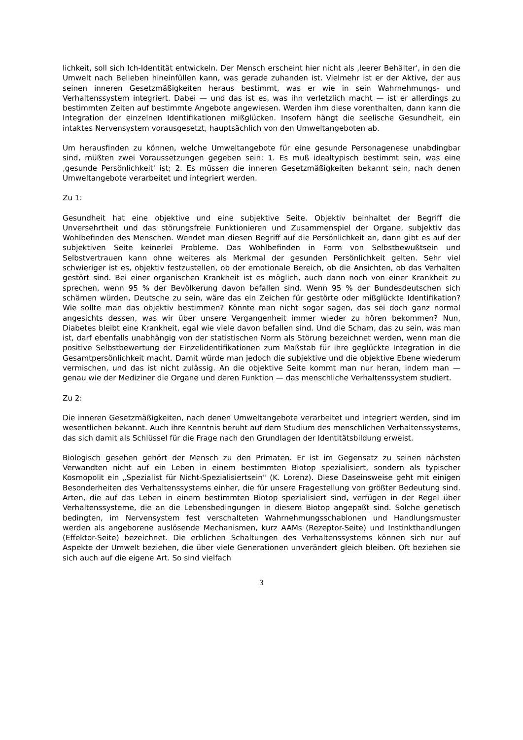lichkeit, soll sich Ich-Identität entwickeln. Der Mensch erscheint hier nicht als ‚leerer Behälter', in den die Umwelt nach Belieben hineinfüllen kann, was gerade zuhanden ist. Vielmehr ist er der Aktive, der aus seinen inneren Gesetzmäßigkeiten heraus bestimmt, was er wie in sein Wahrnehmungs- und Verhaltenssystem integriert. Dabei — und das ist es, was ihn verletzlich macht — ist er allerdings zu bestimmten Zeiten auf bestimmte Angebote angewiesen. Werden ihm diese vorenthalten, dann kann die Integration der einzelnen Identifikationen mißglücken. Insofern hängt die seelische Gesundheit, ein intaktes Nervensystem vorausgesetzt, hauptsächlich von den Umweltangeboten ab.
Um herausfinden zu können, welche Umweltangebote für eine gesunde Personagenese unabdingbar sind, müßten zwei Voraussetzungen gegeben sein: 1. Es muß idealtypisch bestimmt sein, was eine ‚gesunde Persönlichkeit' ist; 2. Es müssen die inneren Gesetzmäßigkeiten bekannt sein, nach denen Umweltangebote verarbeitet und integriert werden.
Zu 1:
Gesundheit hat eine objektive und eine subjektive Seite. Objektiv beinhaltet der Begriff die Unversehrtheit und das störungsfreie Funktionieren und Zusammenspiel der Organe, subjektiv das Wohlbefinden des Menschen. Wendet man diesen Begriff auf die Persönlichkeit an, dann gibt es auf der subjektiven Seite keinerlei Probleme. Das Wohlbefinden in Form von Selbstbewußtsein und Selbstvertrauen kann ohne weiteres als Merkmal der gesunden Persönlichkeit gelten. Sehr viel schwieriger ist es, objektiv festzustellen, ob der emotionale Bereich, ob die Ansichten, ob das Verhalten gestört sind. Bei einer organischen Krankheit ist es möglich, auch dann noch von einer Krankheit zu sprechen, wenn 95 % der Bevölkerung davon befallen sind. Wenn 95 % der Bundesdeutschen sich schämen würden, Deutsche zu sein, wäre das ein Zeichen für gestörte oder mißglückte Identifikation? Wie sollte man das objektiv bestimmen? Könnte man nicht sogar sagen, das sei doch ganz normal angesichts dessen, was wir über unsere Vergangenheit immer wieder zu hören bekommen? Nun, Diabetes bleibt eine Krankheit, egal wie viele davon befallen sind. Und die Scham, das zu sein, was man ist, darf ebenfalls unabhängig von der statistischen Norm als Störung bezeichnet werden, wenn man die positive Selbstbewertung der Einzelidentifikationen zum Maßstab für ihre geglückte Integration in die Gesamtpersönlichkeit macht. Damit würde man jedoch die subjektive und die objektive Ebene wiederum vermischen, und das ist nicht zulässig. An die objektive Seite kommt man nur heran, indem man — genau wie der Mediziner die Organe und deren Funktion — das menschliche Verhaltenssystem studiert.
Zu 2:
Die inneren Gesetzmäßigkeiten, nach denen Umweltangebote verarbeitet und integriert werden, sind im wesentlichen bekannt. Auch ihre Kenntnis beruht auf dem Studium des menschlichen Verhaltenssystems, das sich damit als Schlüssel für die Frage nach den Grundlagen der Identitätsbildung erweist.
Biologisch gesehen gehört der Mensch zu den Primaten. Er ist im Gegensatz zu seinen nächsten Verwandten nicht auf ein Leben in einem bestimmten Biotop spezialisiert, sondern als typischer Kosmopolit ein „Spezialist für Nicht-Spezialisiertsein" (K. Lorenz). Diese Daseinsweise geht mit einigen Besonderheiten des Verhaltenssystems einher, die für unsere Fragestellung von größter Bedeutung sind. Arten, die auf das Leben in einem bestimmten Biotop spezialisiert sind, verfügen in der Regel über Verhaltenssysteme, die an die Lebensbedingungen in diesem Biotop angepaßt sind. Solche genetisch bedingten, im Nervensystem fest verschalteten Wahrnehmungsschablonen und Handlungsmuster werden als angeborene auslösende Mechanismen, kurz AAMs (Rezeptor-Seite) und Instinkthandlungen (Effektor-Seite) bezeichnet. Die erblichen Schaltungen des Verhaltenssystems können sich nur auf Aspekte der Umwelt beziehen, die über viele Generationen unverändert gleich bleiben. Oft beziehen sie sich auch auf die eigene Art. So sind vielfach
3